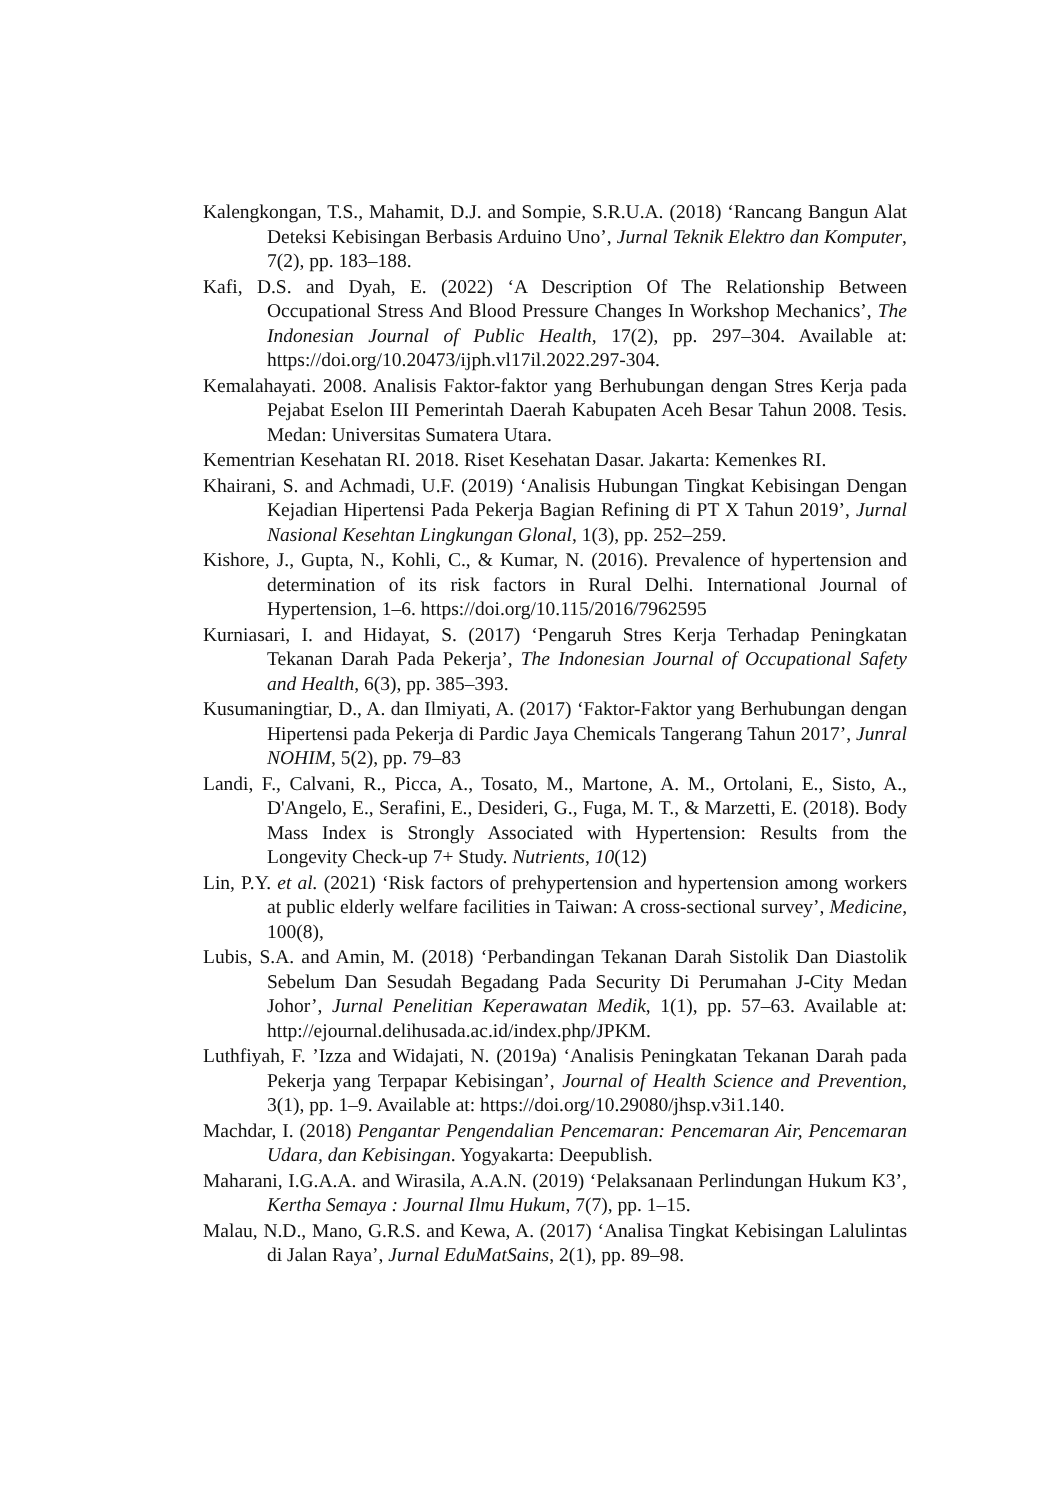Kalengkongan, T.S., Mahamit, D.J. and Sompie, S.R.U.A. (2018) ‘Rancang Bangun Alat Deteksi Kebisingan Berbasis Arduino Uno’, Jurnal Teknik Elektro dan Komputer, 7(2), pp. 183–188.
Kafi, D.S. and Dyah, E. (2022) ‘A Description Of The Relationship Between Occupational Stress And Blood Pressure Changes In Workshop Mechanics’, The Indonesian Journal of Public Health, 17(2), pp. 297–304. Available at: https://doi.org/10.20473/ijph.vl17il.2022.297-304.
Kemalahayati. 2008. Analisis Faktor-faktor yang Berhubungan dengan Stres Kerja pada Pejabat Eselon III Pemerintah Daerah Kabupaten Aceh Besar Tahun 2008. Tesis. Medan: Universitas Sumatera Utara.
Kementrian Kesehatan RI. 2018. Riset Kesehatan Dasar. Jakarta: Kemenkes RI.
Khairani, S. and Achmadi, U.F. (2019) ‘Analisis Hubungan Tingkat Kebisingan Dengan Kejadian Hipertensi Pada Pekerja Bagian Refining di PT X Tahun 2019’, Jurnal Nasional Kesehtan Lingkungan Glonal, 1(3), pp. 252–259.
Kishore, J., Gupta, N., Kohli, C., & Kumar, N. (2016). Prevalence of hypertension and determination of its risk factors in Rural Delhi. International Journal of Hypertension, 1–6. https://doi.org/10.115/2016/7962595
Kurniasari, I. and Hidayat, S. (2017) ‘Pengaruh Stres Kerja Terhadap Peningkatan Tekanan Darah Pada Pekerja’, The Indonesian Journal of Occupational Safety and Health, 6(3), pp. 385–393.
Kusumaningtiar, D., A. dan Ilmiyati, A. (2017) ‘Faktor-Faktor yang Berhubungan dengan Hipertensi pada Pekerja di Pardic Jaya Chemicals Tangerang Tahun 2017’, Junral NOHIM, 5(2), pp. 79–83
Landi, F., Calvani, R., Picca, A., Tosato, M., Martone, A. M., Ortolani, E., Sisto, A., D'Angelo, E., Serafini, E., Desideri, G., Fuga, M. T., & Marzetti, E. (2018). Body Mass Index is Strongly Associated with Hypertension: Results from the Longevity Check-up 7+ Study. Nutrients, 10(12)
Lin, P.Y. et al. (2021) ‘Risk factors of prehypertension and hypertension among workers at public elderly welfare facilities in Taiwan: A cross-sectional survey’, Medicine, 100(8),
Lubis, S.A. and Amin, M. (2018) ‘Perbandingan Tekanan Darah Sistolik Dan Diastolik Sebelum Dan Sesudah Begadang Pada Security Di Perumahan J-City Medan Johor’, Jurnal Penelitian Keperawatan Medik, 1(1), pp. 57–63. Available at: http://ejournal.delihusada.ac.id/index.php/JPKM.
Luthfiyah, F. ’Izza and Widajati, N. (2019a) ‘Analisis Peningkatan Tekanan Darah pada Pekerja yang Terpapar Kebisingan’, Journal of Health Science and Prevention, 3(1), pp. 1–9. Available at: https://doi.org/10.29080/jhsp.v3i1.140.
Machdar, I. (2018) Pengantar Pengendalian Pencemaran: Pencemaran Air, Pencemaran Udara, dan Kebisingan. Yogyakarta: Deepublish.
Maharani, I.G.A.A. and Wirasila, A.A.N. (2019) ‘Pelaksanaan Perlindungan Hukum K3’, Kertha Semaya : Journal Ilmu Hukum, 7(7), pp. 1–15.
Malau, N.D., Mano, G.R.S. and Kewa, A. (2017) ‘Analisa Tingkat Kebisingan Lalulintas di Jalan Raya’, Jurnal EduMatSains, 2(1), pp. 89–98.